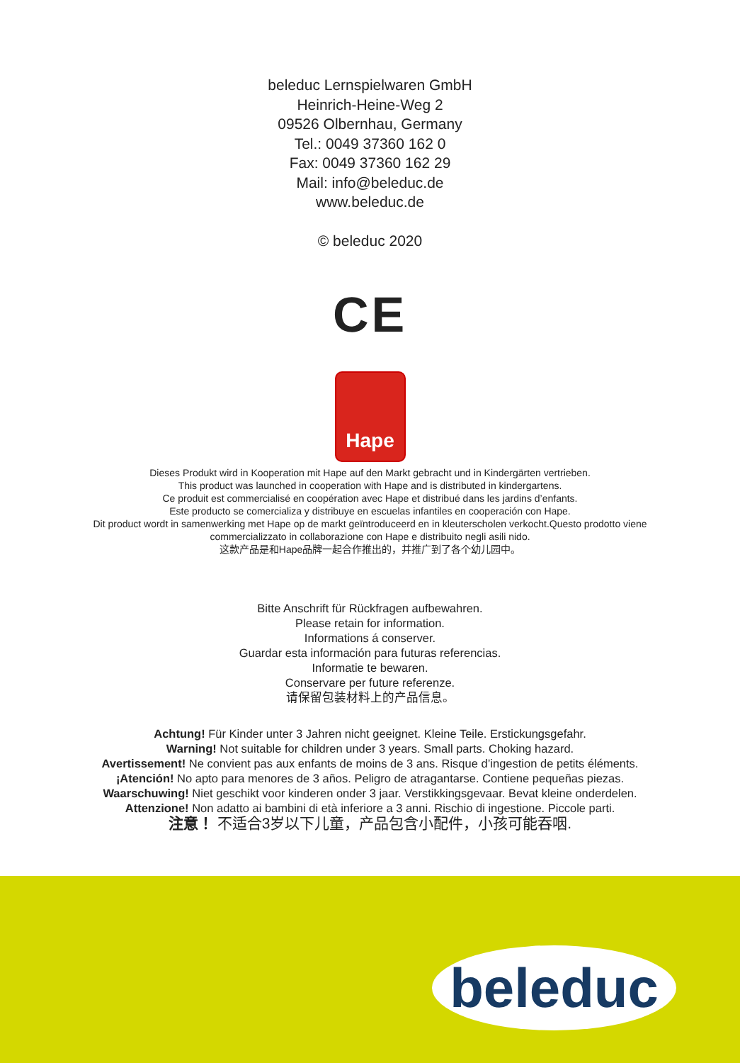beleduc Lernspielwaren GmbH
Heinrich-Heine-Weg 2
09526 Olbernhau, Germany
Tel.: 0049 37360 162 0
Fax: 0049 37360 162 29
Mail: info@beleduc.de
www.beleduc.de
© beleduc 2020
CE
Hape
Dieses Produkt wird in Kooperation mit Hape auf den Markt gebracht und in Kindergärten vertrieben.
This product was launched in cooperation with Hape and is distributed in kindergartens.
Ce produit est commercialisé en coopération avec Hape et distribué dans les jardins d’enfants.
Este producto se comercializa y distribuye en escuelas infantiles en cooperación con Hape.
Dit product wordt in samenwerking met Hape op de markt geïntroduceerd en in kleuterscholen verkocht.Questo prodotto viene
commercializzato in collaborazione con Hape e distribuito negli asili nido.
这款产品是和Hape品牌一起合作推出的，并推广到了各个幼儿园中。
Bitte Anschrift für Rückfragen aufbewahren.
Please retain for information.
Informations á conserver.
Guardar esta información para futuras referencias.
Informatie te bewaren.
Conservare per future referenze.
请保留包装材料上的产品信息。
Achtung! Für Kinder unter 3 Jahren nicht geeignet. Kleine Teile. Erstickungsgefahr.
Warning! Not suitable for children under 3 years. Small parts. Choking hazard.
Avertissement! Ne convient pas aux enfants de moins de 3 ans. Risque d’ingestion de petits éléments.
¡Atención! No apto para menores de 3 años. Peligro de atragantarse. Contiene pequeñas piezas.
Waarschuwing! Niet geschikt voor kinderen onder 3 jaar. Verstikkingsgevaar. Bevat kleine onderdelen.
Attenzione! Non adatto ai bambini di età inferiore a 3 anni. Rischio di ingestione. Piccole parti.
注意！ 不适合3岁以下儿童，产品包含小配件，小孩可能吞咽.
beleduc